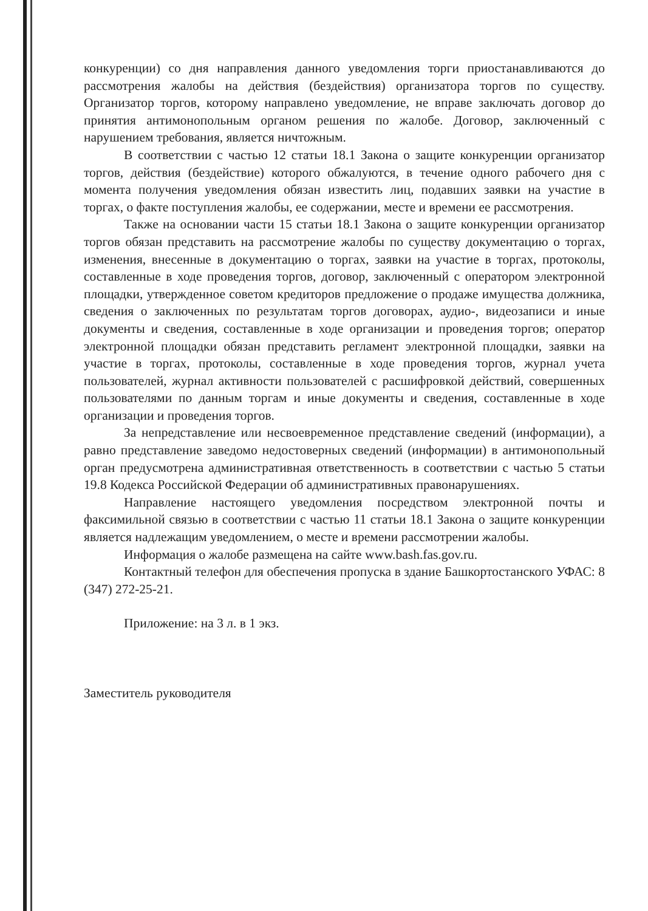конкуренции) со дня направления данного уведомления торги приостанавливаются до рассмотрения жалобы на действия (бездействия) организатора торгов по существу. Организатор торгов, которому направлено уведомление, не вправе заключать договор до принятия антимонопольным органом решения по жалобе. Договор, заключенный с нарушением требования, является ничтожным.
В соответствии с частью 12 статьи 18.1 Закона о защите конкуренции организатор торгов, действия (бездействие) которого обжалуются, в течение одного рабочего дня с момента получения уведомления обязан известить лиц, подавших заявки на участие в торгах, о факте поступления жалобы, ее содержании, месте и времени ее рассмотрения.
Также на основании части 15 статьи 18.1 Закона о защите конкуренции организатор торгов обязан представить на рассмотрение жалобы по существу документацию о торгах, изменения, внесенные в документацию о торгах, заявки на участие в торгах, протоколы, составленные в ходе проведения торгов, договор, заключенный с оператором электронной площадки, утвержденное советом кредиторов предложение о продаже имущества должника, сведения о заключенных по результатам торгов договорах, аудио-, видеозаписи и иные документы и сведения, составленные в ходе организации и проведения торгов; оператор электронной площадки обязан представить регламент электронной площадки, заявки на участие в торгах, протоколы, составленные в ходе проведения торгов, журнал учета пользователей, журнал активности пользователей с расшифровкой действий, совершенных пользователями по данным торгам и иные документы и сведения, составленные в ходе организации и проведения торгов.
За непредставление или несвоевременное представление сведений (информации), а равно представление заведомо недостоверных сведений (информации) в антимонопольный орган предусмотрена административная ответственность в соответствии с частью 5 статьи 19.8 Кодекса Российской Федерации об административных правонарушениях.
Направление настоящего уведомления посредством электронной почты и факсимильной связью в соответствии с частью 11 статьи 18.1 Закона о защите конкуренции является надлежащим уведомлением, о месте и времени рассмотрении жалобы.
Информация о жалобе размещена на сайте www.bash.fas.gov.ru.
Контактный телефон для обеспечения пропуска в здание Башкортостанского УФАС: 8 (347) 272-25-21.
Приложение: на 3 л. в 1 экз.
Заместитель руководителя